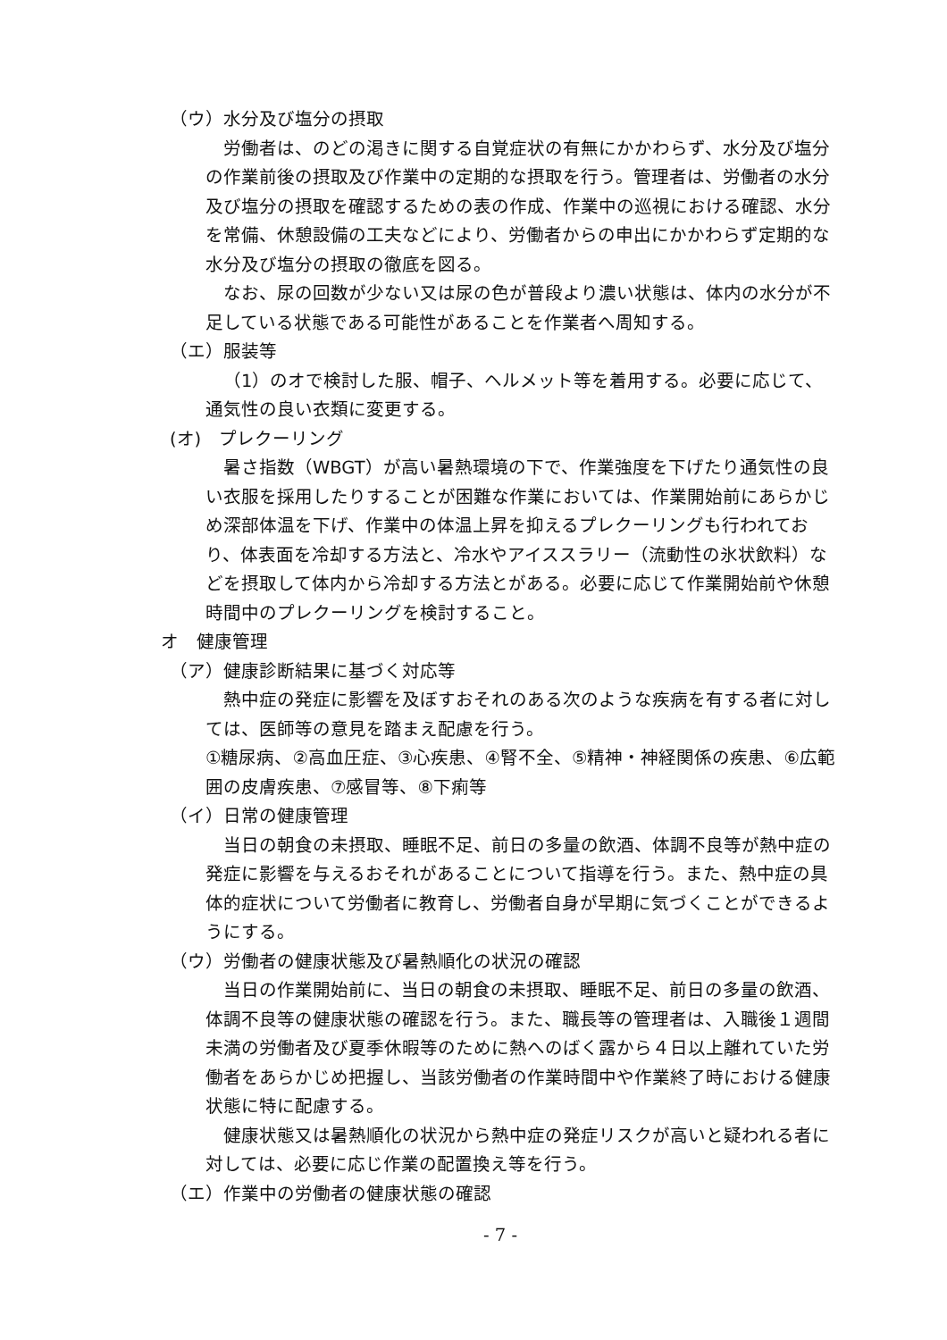（ウ）水分及び塩分の摂取
労働者は、のどの渇きに関する自覚症状の有無にかかわらず、水分及び塩分の作業前後の摂取及び作業中の定期的な摂取を行う。管理者は、労働者の水分及び塩分の摂取を確認するための表の作成、作業中の巡視における確認、水分を常備、休憩設備の工夫などにより、労働者からの申出にかかわらず定期的な水分及び塩分の摂取の徹底を図る。
なお、尿の回数が少ない又は尿の色が普段より濃い状態は、体内の水分が不足している状態である可能性があることを作業者へ周知する。
（エ）服装等
（1）のオで検討した服、帽子、ヘルメット等を着用する。必要に応じて、通気性の良い衣類に変更する。
(オ)　プレクーリング
暑さ指数（WBGT）が高い暑熱環境の下で、作業強度を下げたり通気性の良い衣服を採用したりすることが困難な作業においては、作業開始前にあらかじめ深部体温を下げ、作業中の体温上昇を抑えるプレクーリングも行われており、体表面を冷却する方法と、冷水やアイススラリー（流動性の氷状飲料）などを摂取して体内から冷却する方法とがある。必要に応じて作業開始前や休憩時間中のプレクーリングを検討すること。
オ　健康管理
（ア）健康診断結果に基づく対応等
熱中症の発症に影響を及ぼすおそれのある次のような疾病を有する者に対しては、医師等の意見を踏まえ配慮を行う。
①糖尿病、②高血圧症、③心疾患、④腎不全、⑤精神・神経関係の疾患、⑥広範囲の皮膚疾患、⑦感冒等、⑧下痢等
（イ）日常の健康管理
当日の朝食の未摂取、睡眠不足、前日の多量の飲酒、体調不良等が熱中症の発症に影響を与えるおそれがあることについて指導を行う。また、熱中症の具体的症状について労働者に教育し、労働者自身が早期に気づくことができるようにする。
（ウ）労働者の健康状態及び暑熱順化の状況の確認
当日の作業開始前に、当日の朝食の未摂取、睡眠不足、前日の多量の飲酒、体調不良等の健康状態の確認を行う。また、職長等の管理者は、入職後１週間未満の労働者及び夏季休暇等のために熱へのばく露から４日以上離れていた労働者をあらかじめ把握し、当該労働者の作業時間中や作業終了時における健康状態に特に配慮する。
健康状態又は暑熱順化の状況から熱中症の発症リスクが高いと疑われる者に対しては、必要に応じ作業の配置換え等を行う。
（エ）作業中の労働者の健康状態の確認
- 7 -